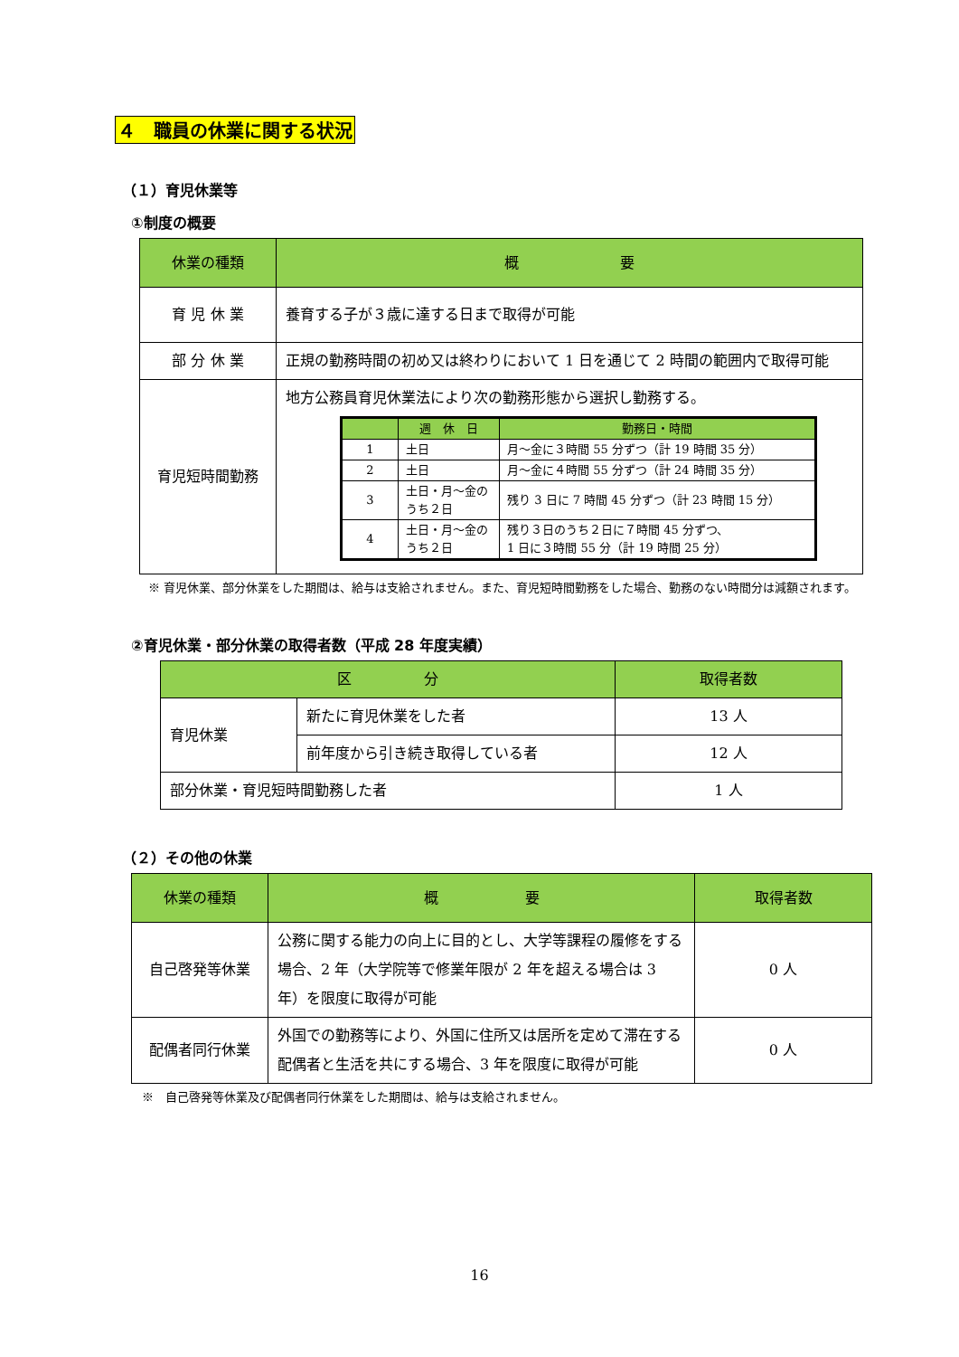４　職員の休業に関する状況
（１）育児休業等
①制度の概要
| 休業の種類 | 概 要 |
| --- | --- |
| 育 児 休 業 | 養育する子が３歳に達する日まで取得が可能 |
| 部 分 休 業 | 正規の勤務時間の初め又は終わりにおいて 1 日を通じて 2 時間の範囲内で取得可能 |
| 育児短時間勤務 | 地方公務員育児休業法により次の勤務形態から選択し勤務する。 / / 週 休 日 / 勤務日・時間 / / --- / --- / --- / / 1 / 土日 / 月～金に３時間 55 分ずつ（計 19 時間 35 分） / / 2 / 土日 / 月～金に４時間 55 分ずつ（計 24 時間 35 分） / / 3 / 土日・月～金のうち２日 / 残り 3 日に 7 時間 45 分ずつ（計 23 時間 15 分） / / 4 / 土日・月～金のうち２日 / 残り３日のうち２日に７時間 45 分ずつ、 1 日に３時間 55 分（計 19 時間 25 分） / |
※ 育児休業、部分休業をした期間は、給与は支給されません。また、育児短時間勤務をした場合、勤務のない時間分は減額されます。
②育児休業・部分休業の取得者数（平成 28 年度実績）
| 区 分 | | 取得者数 |
| --- | --- | --- |
| 育児休業 | 新たに育児休業をした者 | 13 人 |
| | 前年度から引き続き取得している者 | 12 人 |
| 部分休業・育児短時間勤務した者 | | 1 人 |
（２）その他の休業
| 休業の種類 | 概 要 | 取得者数 |
| --- | --- | --- |
| 自己啓発等休業 | 公務に関する能力の向上に目的とし、大学等課程の履修をする場合、2 年（大学院等で修業年限が 2 年を超える場合は 3 年）を限度に取得が可能 | 0 人 |
| 配偶者同行休業 | 外国での勤務等により、外国に住所又は居所を定めて滞在する配偶者と生活を共にする場合、3 年を限度に取得が可能 | 0 人 |
※　自己啓発等休業及び配偶者同行休業をした期間は、給与は支給されません。
16